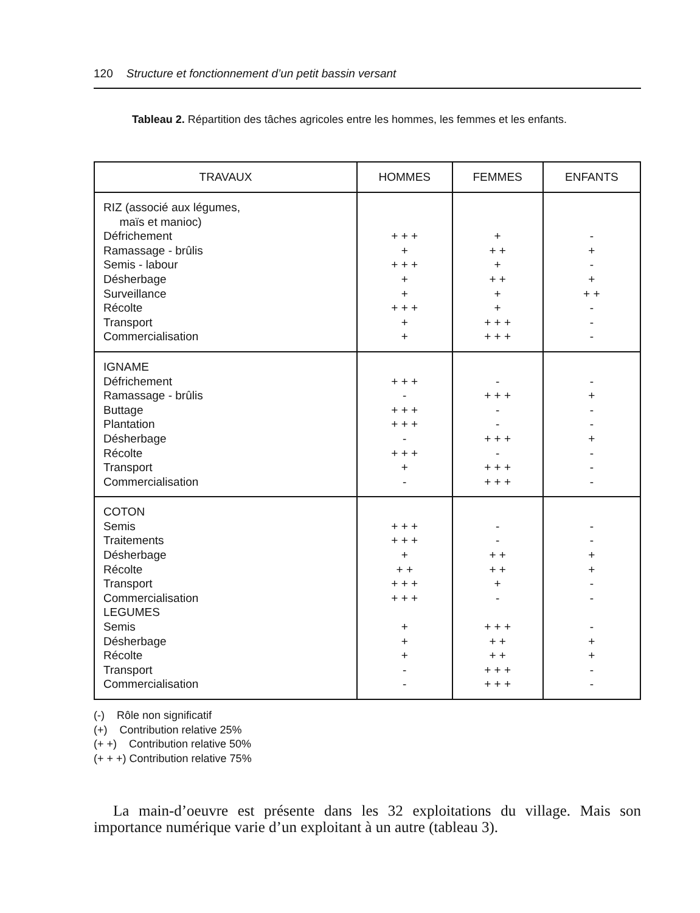120 Structure et fonctionnement d’un petit bassin versant
Tableau 2. Répartition des tâches agricoles entre les hommes, les femmes et les enfants.
| TRAVAUX | HOMMES | FEMMES | ENFANTS |
| --- | --- | --- | --- |
| RIZ (associé aux légumes, maïs et manioc) Défrichement Ramassage - brûlis Semis - labour Désherbage Surveillance Récolte Transport Commercialisation | + + + + + + + + + + + + + + | + + + + + + + + + + + + + + | - + - + + + - - - |
| IGNAME Défrichement Ramassage - brûlis Buttage Plantation Désherbage Récolte Transport Commercialisation | + + + - + + + + + + - + + + + - | - + + + - - + + + - + + + + + + | - + - - + - - - |
| COTON Semis Traitements Désherbage Récolte Transport Commercialisation LEGUMES Semis Désherbage Récolte Transport Commercialisation | + + + + + + + + + + + + + + + + + + - - | - - + + + + + - + + + + + + + + + + + + + | - - + + - - - + + - - |
(-) Rôle non significatif
(+) Contribution relative 25%
(+ +) Contribution relative 50%
(+ + +) Contribution relative 75%
La main-d’oeuvre est présente dans les 32 exploitations du village. Mais son importance numérique varie d’un exploitant à un autre (tableau 3).